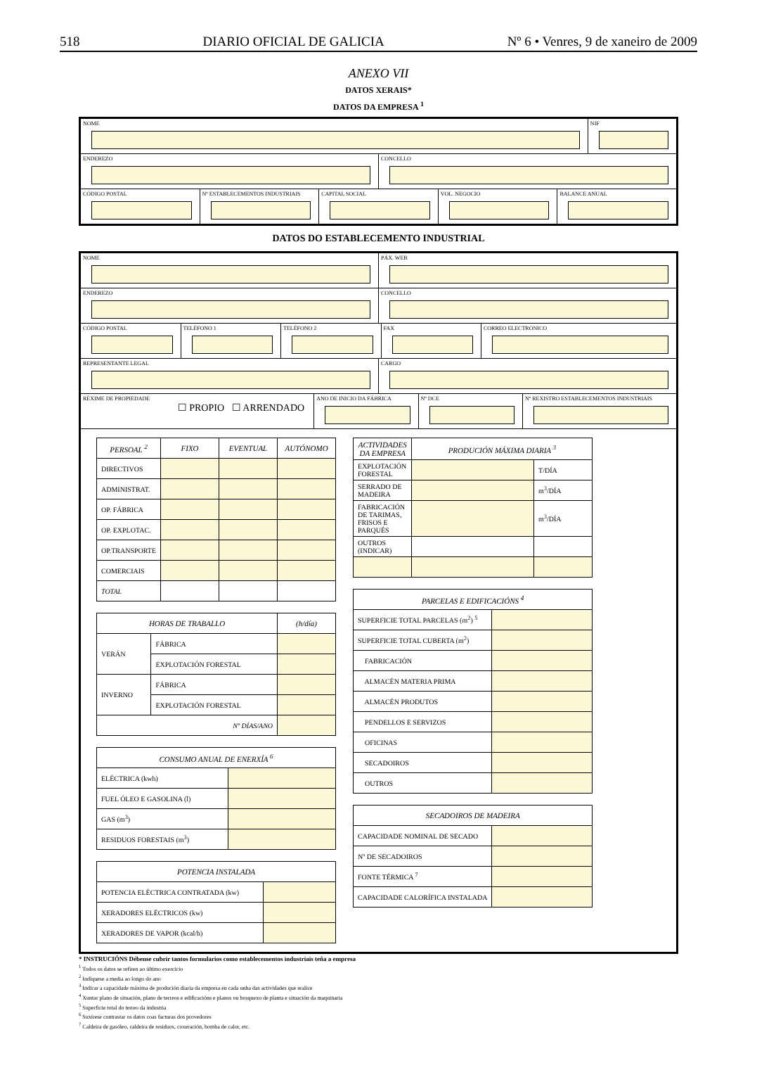518 DIARIO OFICIAL DE GALICIA Nº 6 • Venres, 9 de xaneiro de 2009
ANEXO VII
DATOS XERAIS*
DATOS DA EMPRESA <sup>1</sup>
NOME NIF
ENDEREZO CONCELLO
CÓDIGO POSTAL Nº ESTABLECEMENTOS INDUSTRIAIS CAPITAL SOCIAL VOL. NEGOCIO BALANCE ANUAL
DATOS DO ESTABLECEMENTO INDUSTRIAL
NOME PÁX. WEB
ENDEREZO CONCELLO
CÓDIGO POSTAL TELÉFONO 1 TELÉFONO 2 FAX CORREO ELECTRÓNICO
REPRESENTANTE LEGAL CARGO
RÉXIME DE PROPIEDADE
☐ PROPIO ☐ ARRENDADO
ANO DE INICIO DA FÁBRICA Nº DCE Nº REXISTRO ESTABLECEMENTOS INDUSTRIAIS
| PERSOAL <sup>2</sup> | FIXO | EVENTUAL | AUTÓNOMO |
| --- | --- | --- | --- |
| DIRECTIVOS | | | |
| ADMINISTRAT. | | | |
| OP. FÁBRICA | | | |
| OP. EXPLOTAC. | | | |
| OP.TRANSPORTE | | | |
| COMERCIAIS | | | |
| TOTAL | | | |
| HORAS DE TRABALLO | | (h/día) |
| --- | --- | --- |
| VERÁN | FÁBRICA | |
| | EXPLOTACIÓN FORESTAL | |
| INVERNO | FÁBRICA | |
| | EXPLOTACIÓN FORESTAL | |
| Nº DÍAS/ANO | | |
| CONSUMO ANUAL DE ENERXÍA <sup>6</sup> | |
| --- | --- |
| ELÉCTRICA (kwh) | |
| FUEL ÓLEO E GASOLINA (l) | |
| GAS (m<sup>3</sup>) | |
| RESIDUOS FORESTAIS (m<sup>3</sup>) | |
| POTENCIA INSTALADA | |
| --- | --- |
| POTENCIA ELÉCTRICA CONTRATADA (kw) | |
| XERADORES ELÉCTRICOS (kw) | |
| XERADORES DE VAPOR (kcal/h) | |
| ACTIVIDADES DA EMPRESA | PRODUCIÓN MÁXIMA DIARIA <sup>3</sup> | |
| --- | --- | --- |
| EXPLOTACIÓN FORESTAL | | T/DÍA |
| SERRADO DE MADEIRA | | m<sup>3</sup>/DÍA |
| FABRICACIÓN DE TARIMAS, FRISOS E PARQUÉS | | m<sup>3</sup>/DÍA |
| OUTROS (INDICAR) | | |
| PARCELAS E EDIFICACIÓNS <sup>4</sup> | |
| --- | --- |
| SUPERFICIE TOTAL PARCELAS (m<sup>2</sup>) <sup>5</sup> | |
| SUPERFICIE TOTAL CUBERTA (m<sup>2</sup>) | |
| FABRICACIÓN | |
| ALMACÉN MATERIA PRIMA | |
| ALMACÉN PRODUTOS | |
| PENDELLOS E SERVIZOS | |
| OFICINAS | |
| SECADOIROS | |
| OUTROS | |
| SECADOIROS DE MADEIRA | |
| --- | --- |
| CAPACIDADE NOMINAL DE SECADO | |
| Nº DE SECADOIROS | |
| FONTE TÉRMICA <sup>7</sup> | |
| CAPACIDADE CALORÍFICA INSTALADA | |
* INSTRUCIÓNS Débense cubrir tantos formularios como establecementos industriais teña a empresa
<sup>1</sup> Todos os datos se refiren ao último exercicio
<sup>2</sup> Indíquese a media ao longo do ano
<sup>3</sup> Indicar a capacidade máxima de produción diaria da empresa en cada unha das actividades que realice
<sup>4</sup> Xuntar plano de situación, plano de terreos e edificacións e planos ou bosquexo de planta e situación da maquinaria
<sup>5</sup> Superficie total do terreo da industria
<sup>6</sup> Suxírese contrastar os datos coas facturas dos provedores
<sup>7</sup> Caldeira de gasóleo, caldeira de residuos, coxeración, bomba de calor, etc.